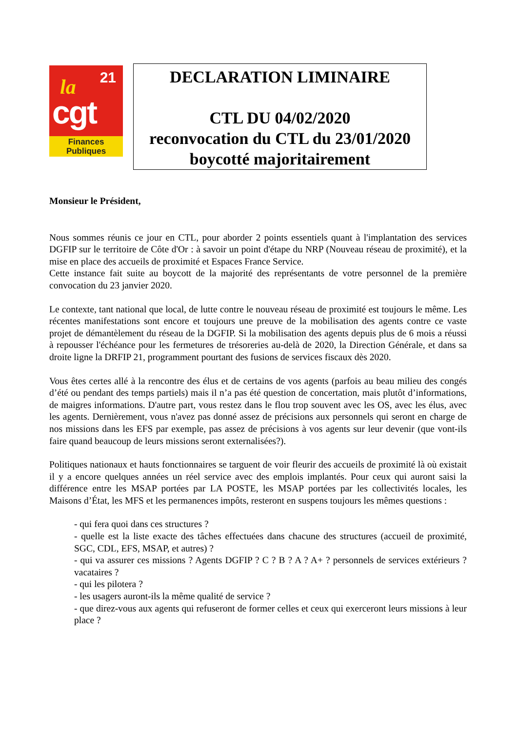la 21
cgt
Finances
Publiques
DECLARATION LIMINAIRE
CTL DU 04/02/2020
reconvocation du CTL du 23/01/2020
boycotté majoritairement
Monsieur le Président,
Nous sommes réunis ce jour en CTL, pour aborder 2 points essentiels quant à l'implantation des services DGFIP sur le territoire de Côte d'Or : à savoir un point d'étape du NRP (Nouveau réseau de proximité), et la mise en place des accueils de proximité et Espaces France Service.
Cette instance fait suite au boycott de la majorité des représentants de votre personnel de la première convocation du 23 janvier 2020.
Le contexte, tant national que local, de lutte contre le nouveau réseau de proximité est toujours le même. Les récentes manifestations sont encore et toujours une preuve de la mobilisation des agents contre ce vaste projet de démantèlement du réseau de la DGFIP. Si la mobilisation des agents depuis plus de 6 mois a réussi à repousser l'échéance pour les fermetures de trésoreries au-delà de 2020, la Direction Générale, et dans sa droite ligne la DRFIP 21, programment pourtant des fusions de services fiscaux dès 2020.
Vous êtes certes allé à la rencontre des élus et de certains de vos agents (parfois au beau milieu des congés d’été ou pendant des temps partiels) mais il n’a pas été question de concertation, mais plutôt d’informations, de maigres informations. D'autre part, vous restez dans le flou trop souvent avec les OS, avec les élus, avec les agents. Dernièrement, vous n'avez pas donné assez de précisions aux personnels qui seront en charge de nos missions dans les EFS par exemple, pas assez de précisions à vos agents sur leur devenir (que vont-ils faire quand beaucoup de leurs missions seront externalisées?).
Politiques nationaux et hauts fonctionnaires se targuent de voir fleurir des accueils de proximité là où existait il y a encore quelques années un réel service avec des emplois implantés. Pour ceux qui auront saisi la différence entre les MSAP portées par LA POSTE, les MSAP portées par les collectivités locales, les Maisons d’État, les MFS et les permanences impôts, resteront en suspens toujours les mêmes questions :
- qui fera quoi dans ces structures ?
- quelle est la liste exacte des tâches effectuées dans chacune des structures (accueil de proximité, SGC, CDL, EFS, MSAP, et autres) ?
- qui va assurer ces missions ? Agents DGFIP ? C ? B ? A ? A+ ? personnels de services extérieurs ? vacataires ?
- qui les pilotera ?
- les usagers auront-ils la même qualité de service ?
- que direz-vous aux agents qui refuseront de former celles et ceux qui exerceront leurs missions à leur place ?